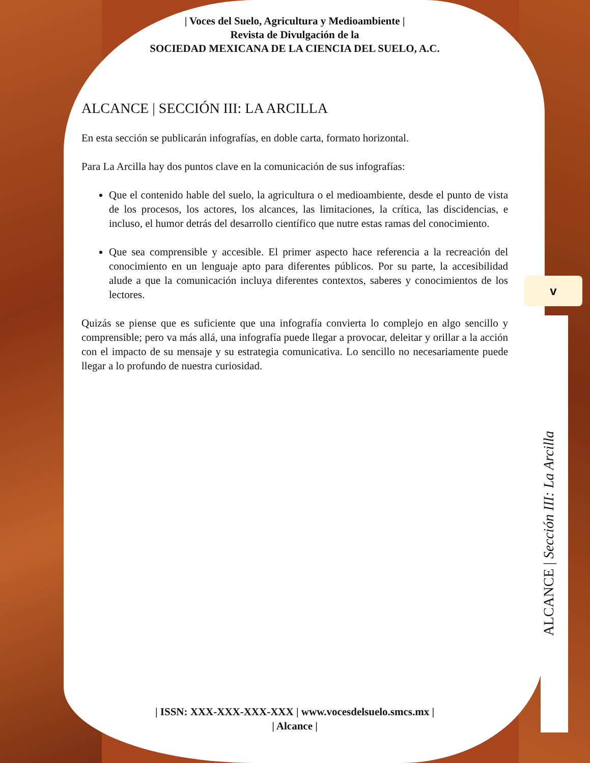v
| Voces del Suelo, Agricultura y Medioambiente |
Revista de Divulgación de la
SOCIEDAD MEXICANA DE LA CIENCIA DEL SUELO, A.C.
ALCANCE | SECCIÓN III: LA ARCILLA
En esta sección se publicarán infografías, en doble carta, formato horizontal.
Para La Arcilla hay dos puntos clave en la comunicación de sus infografías:
Que el contenido hable del suelo, la agricultura o el medioambiente, desde el punto de vista de los procesos, los actores, los alcances, las limitaciones, la crítica, las discidencias, e incluso, el humor detrás del desarrollo científico que nutre estas ramas del conocimiento.
Que sea comprensible y accesible. El primer aspecto hace referencia a la recreación del conocimiento en un lenguaje apto para diferentes públicos. Por su parte, la accesibilidad alude a que la comunicación incluya diferentes contextos, saberes y conocimientos de los lectores.
Quizás se piense que es suficiente que una infografía convierta lo complejo en algo sencillo y comprensible; pero va más allá, una infografía puede llegar a provocar, deleitar y orillar a la acción con el impacto de su mensaje y su estrategia comunicativa. Lo sencillo no necesariamente puede llegar a lo profundo de nuestra curiosidad.
| ISSN: XXX-XXX-XXX-XXX | www.vocesdelsuelo.smcs.mx |
| Alcance |
ALCANCE | Sección III: La Arcilla